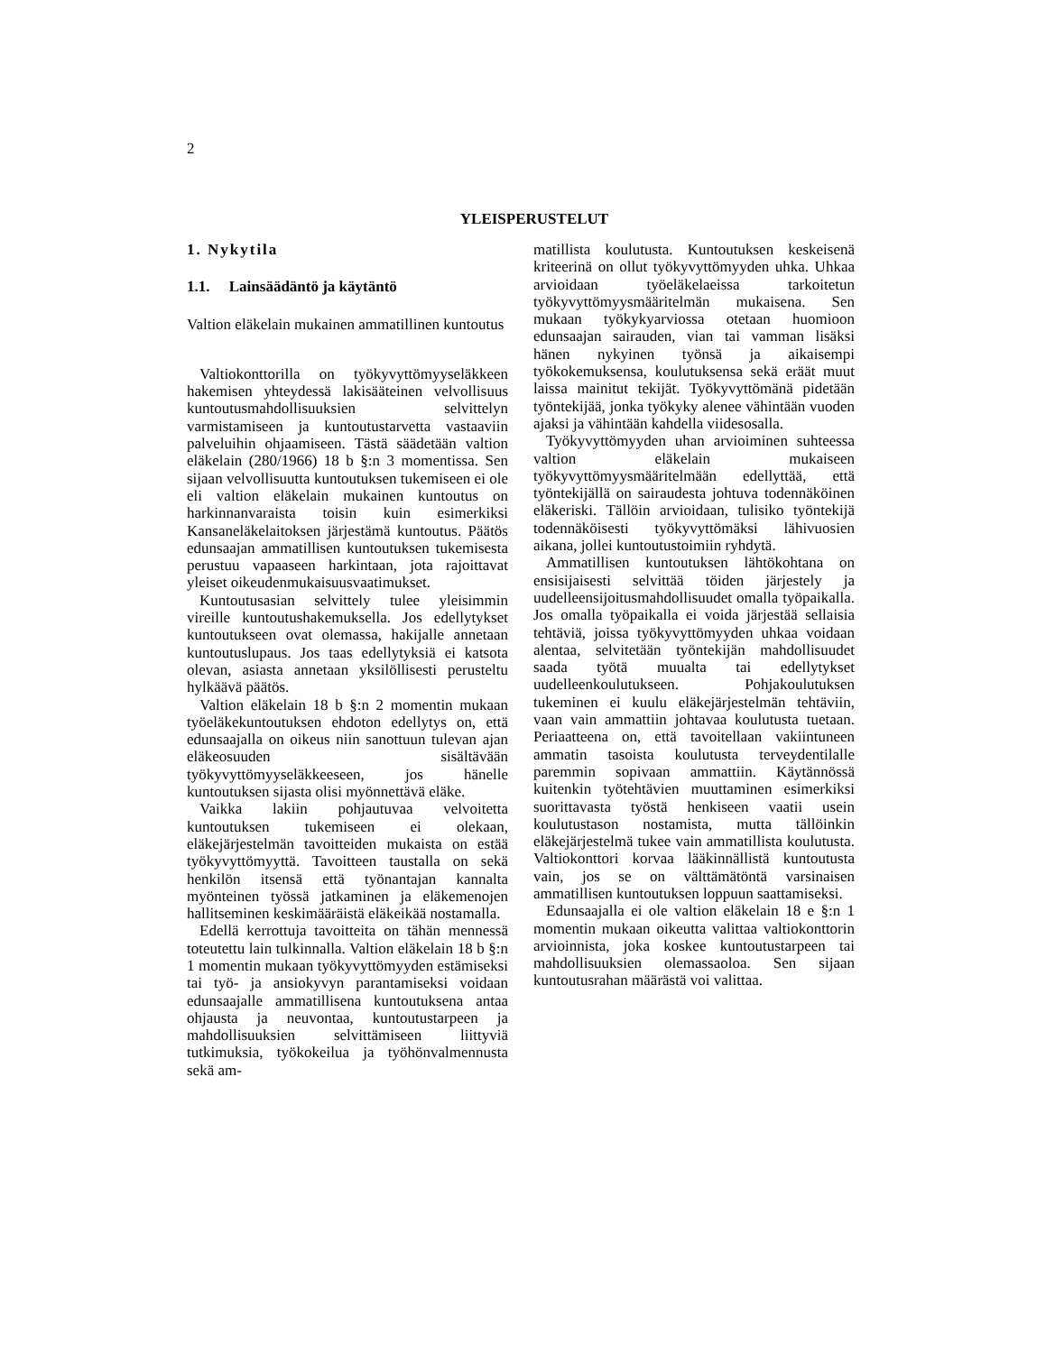2
YLEISPERUSTELUT
1. Nykytila
1.1. Lainsäädäntö ja käytäntö
Valtion eläkelain mukainen ammatillinen kuntoutus
Valtiokonttorilla on työkyvyttömyyseläkkeen hakemisen yhteydessä lakisääteinen velvollisuus kuntoutusmahdollisuuksien selvittelyn varmistamiseen ja kuntoutustarvetta vastaaviin palveluihin ohjaamiseen. Tästä säädetään valtion eläkelain (280/1966) 18 b §:n 3 momentissa. Sen sijaan velvollisuutta kuntoutuksen tukemiseen ei ole eli valtion eläkelain mukainen kuntoutus on harkinnanvaraista toisin kuin esimerkiksi Kansaneläkelaitoksen järjestämä kuntoutus. Päätös edunsaajan ammatillisen kuntoutuksen tukemisesta perustuu vapaaseen harkintaan, jota rajoittavat yleiset oikeudenmukaisuusvaatimukset.
Kuntoutusasian selvittely tulee yleisimmin vireille kuntoutushakemuksella. Jos edellytykset kuntoutukseen ovat olemassa, hakijalle annetaan kuntoutuslupaus. Jos taas edellytyksiä ei katsota olevan, asiasta annetaan yksilöllisesti perusteltu hylkäävä päätös.
Valtion eläkelain 18 b §:n 2 momentin mukaan työeläkekuntoutuksen ehdoton edellytys on, että edunsaajalla on oikeus niin sanottuun tulevan ajan eläkeosuuden sisältävään työkyvyttömyyseläkkeeseen, jos hänelle kuntoutuksen sijasta olisi myönnettävä eläke.
Vaikka lakiin pohjautuvaa velvoitetta kuntoutuksen tukemiseen ei olekaan, eläkejärjestelmän tavoitteiden mukaista on estää työkyvyttömyyttä. Tavoitteen taustalla on sekä henkilön itsensä että työnantajan kannalta myönteinen työssä jatkaminen ja eläkemenojen hallitseminen keskimääräistä eläkeikää nostamalla.
Edellä kerrottuja tavoitteita on tähän mennessä toteutettu lain tulkinnalla. Valtion eläkelain 18 b §:n 1 momentin mukaan työkyvyttömyyden estämiseksi tai työ- ja ansiokyvyn parantamiseksi voidaan edunsaajalle ammatillisena kuntoutuksena antaa ohjausta ja neuvontaa, kuntoutustarpeen ja mahdollisuuksien selvittämiseen liittyviä tutkimuksia, työkokeilua ja työhönvalmennusta sekä am-
matillista koulutusta. Kuntoutuksen keskeisenä kriteerinä on ollut työkyvyttömyyden uhka. Uhkaa arvioidaan työeläkelaeissa tarkoitetun työkyvyttömyysmääritelmän mukaisena. Sen mukaan työkykyarviossa otetaan huomioon edunsaajan sairauden, vian tai vamman lisäksi hänen nykyinen työnsä ja aikaisempi työkokemuksensa, koulutuksensa sekä eräät muut laissa mainitut tekijät. Työkyvyttömänä pidetään työntekijää, jonka työkyky alenee vähintään vuoden ajaksi ja vähintään kahdella viidesosalla.
Työkyvyttömyyden uhan arvioiminen suhteessa valtion eläkelain mukaiseen työkyvyttömyysmääritelmään edellyttää, että työntekijällä on sairaudesta johtuva todennäköinen eläkeriski. Tällöin arvioidaan, tulisiko työntekijä todennäköisesti työkyvyttömäksi lähivuosien aikana, jollei kuntoutustoimiin ryhdytä.
Ammatillisen kuntoutuksen lähtökohtana on ensisijaisesti selvittää töiden järjestely ja uudelleensijoitusmahdollisuudet omalla työpaikalla. Jos omalla työpaikalla ei voida järjestää sellaisia tehtäviä, joissa työkyvyttömyyden uhkaa voidaan alentaa, selvitetään työntekijän mahdollisuudet saada työtä muualta tai edellytykset uudelleenkoulutukseen. Pohjakoulutuksen tukeminen ei kuulu eläkejärjestelmän tehtäviin, vaan vain ammattiin johtavaa koulutusta tuetaan. Periaatteena on, että tavoitellaan vakiintuneen ammatin tasoista koulutusta terveydentilalle paremmin sopivaan ammattiin. Käytännössä kuitenkin työtehtävien muuttaminen esimerkiksi suorittavasta työstä henkiseen vaatii usein koulutustason nostamista, mutta tällöinkin eläkejärjestelmä tukee vain ammatillista koulutusta. Valtiokonttori korvaa lääkinnällistä kuntoutusta vain, jos se on välttämätöntä varsinaisen ammatillisen kuntoutuksen loppuun saattamiseksi.
Edunsaajalla ei ole valtion eläkelain 18 e §:n 1 momentin mukaan oikeutta valittaa valtiokonttorin arvioinnista, joka koskee kuntoutustarpeen tai mahdollisuuksien olemassaoloa. Sen sijaan kuntoutusrahan määrästä voi valittaa.